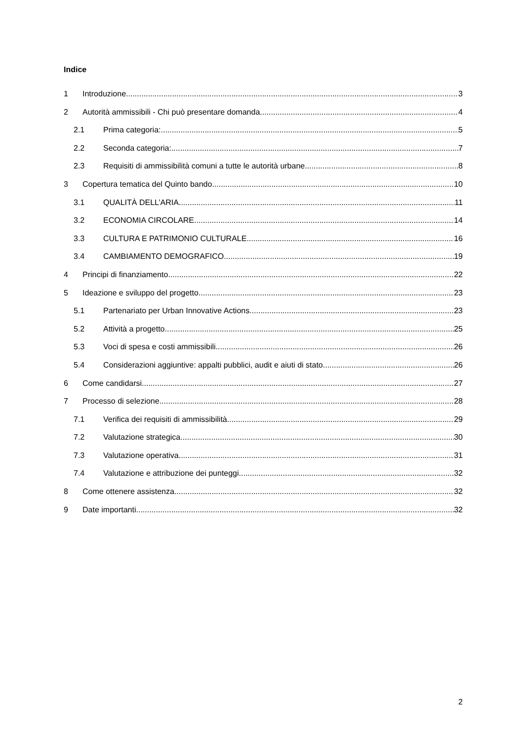Indice
1 Introduzione 3
2 Autorità ammissibili - Chi può presentare domanda 4
2.1 Prima categoria: 5
2.2 Seconda categoria: 7
2.3 Requisiti di ammissibilità comuni a tutte le autorità urbane 8
3 Copertura tematica del Quinto bando 10
3.1 QUALITÀ DELL’ARIA 11
3.2 ECONOMIA CIRCOLARE 14
3.3 CULTURA E PATRIMONIO CULTURALE 16
3.4 CAMBIAMENTO DEMOGRAFICO 19
4 Principi di finanziamento 22
5 Ideazione e sviluppo del progetto 23
5.1 Partenariato per Urban Innovative Actions 23
5.2 Attività a progetto 25
5.3 Voci di spesa e costi ammissibili 26
5.4 Considerazioni aggiuntive: appalti pubblici, audit e aiuti di stato 26
6 Come candidarsi 27
7 Processo di selezione 28
7.1 Verifica dei requisiti di ammissibilità 29
7.2 Valutazione strategica 30
7.3 Valutazione operativa 31
7.4 Valutazione e attribuzione dei punteggi 32
8 Come ottenere assistenza 32
9 Date importanti 32
2